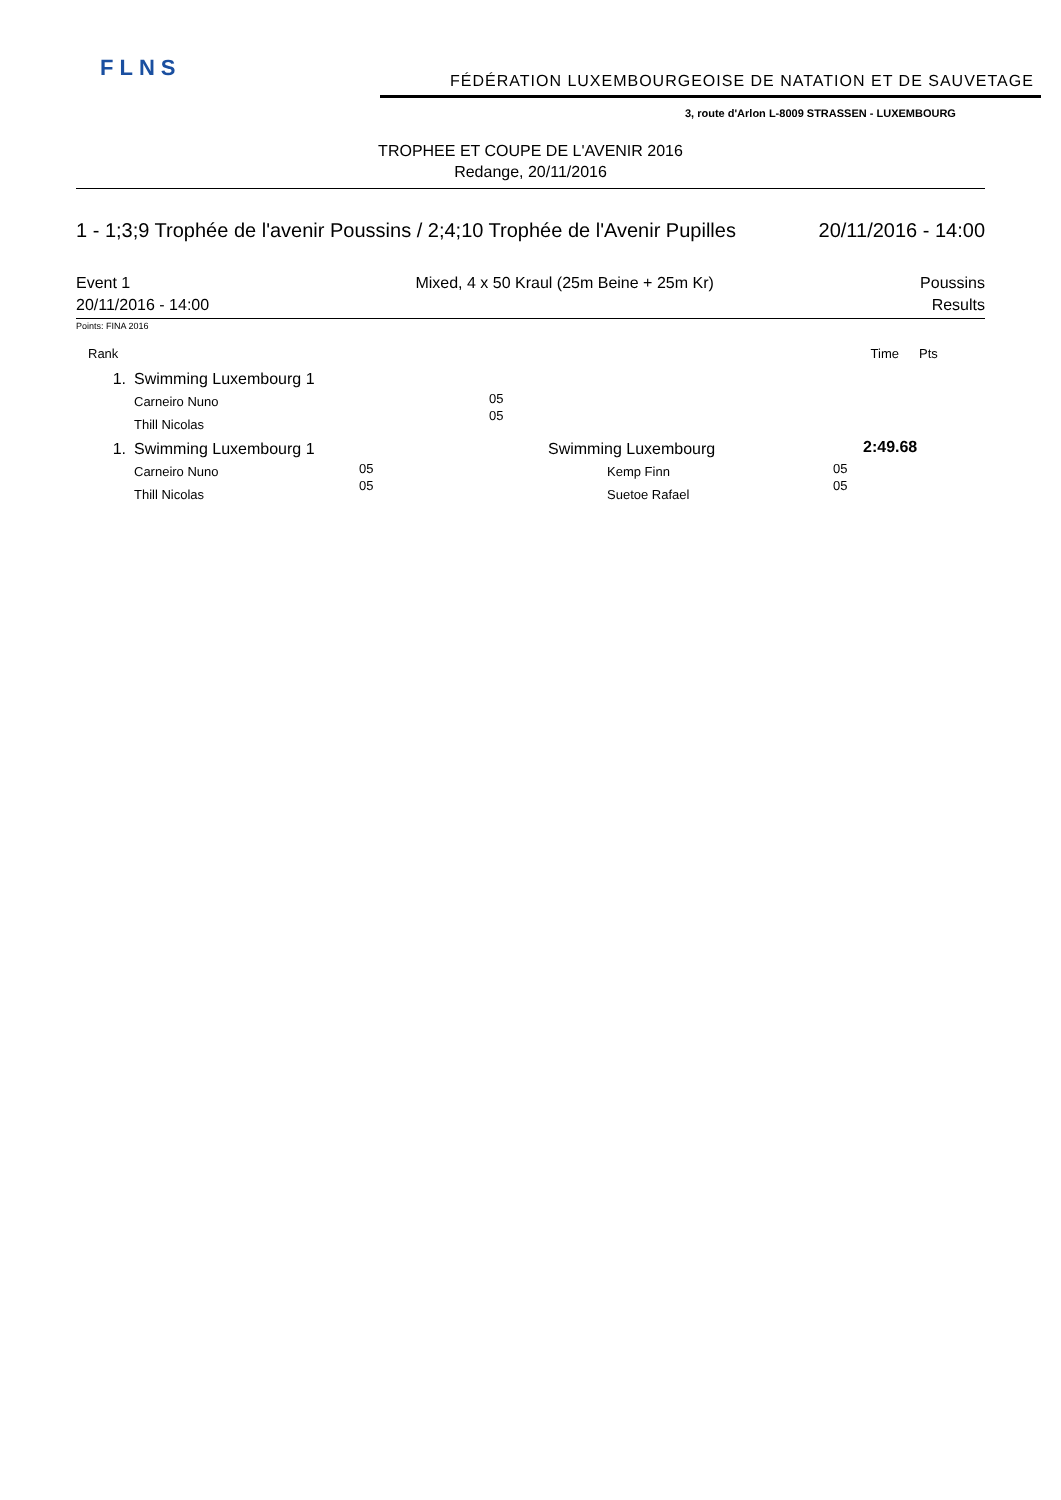FLNS
FÉDÉRATION LUXEMBOURGEOISE DE NATATION ET DE SAUVETAGE
3, route d'Arlon L-8009 STRASSEN - LUXEMBOURG
TROPHEE ET COUPE DE L'AVENIR 2016
Redange, 20/11/2016
1 - 1;3;9 Trophée de l'avenir Poussins / 2;4;10 Trophée de l'Avenir Pupilles 20/11/2016 - 14:00
Event 1
20/11/2016 - 14:00
Mixed, 4 x 50 Kraul (25m Beine + 25m Kr)
Poussins
Results
Points: FINA 2016
| Rank | | | | | | Time | Pts |
| 1. | Swimming Luxembourg 1 Carneiro Nuno Thill Nicolas | | 05 05 | | | | |
| 1. | Swimming Luxembourg 1 Carneiro Nuno Thill Nicolas | 05 05 | | Swimming Luxembourg Kemp Finn Suetoe Rafael | 05 05 | 2:49.68 | |